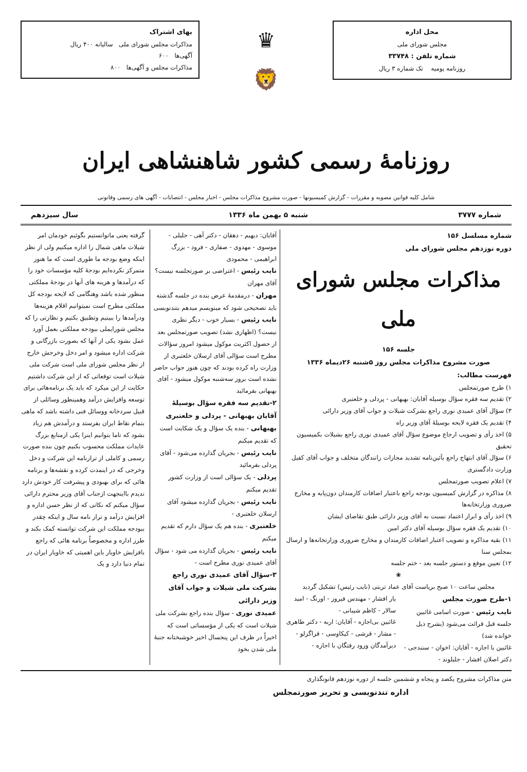محل اداره
مجلس شورای ملی
شماره تلفن : ۳۳۷۴۸
روزنامه یومیه تک شماره ۳ ریال
♛
🦁
بهای اشتراک
مذاکرات مجلس شورای ملی سالیانه ۴۰۰ ریال
آگهی‌ها ۶۰۰
مذاکرات مجلس و آگهی‌ها ۸۰۰
روزنامهٔ رسمی کشور شاهنشاهی ایران
شامل کلیه قوانین مصوبه و مقررات - گزارش کمیسیونها - صورت مشروح مذاکرات مجلس - اخبار مجلس - انتصابات - آگهی های رسمی وقانونی
شماره ۳۷۷۷ شنبه ۵ بهمن ماه ۱۳۳۶ سال سیزدهم
شماره مسلسل ۱۵۶
دوره نوزدهم مجلس شورای ملی
مذاکرات مجلس شورای ملی
جلسه ۱۵۶
صورت مشروح مذاکرات مجلس روز ۵شنبه ۲۶دیماه ۱۳۳۶
فهرست مطالب:
۱) طرح صورتمجلس
۲) تقدیم سه فقره سؤال بوسیله آقایان: بهبهانی - پردلی و خلعتبری
۳) سؤال آقای عمیدی نوری راجع بشرکت شیلات و جواب آقای وزیر دارائی
۴) تقدیم یک فقره لایحه بوسیلهٔ آقای وزیر راه
۵) اخذ رأی و تصویب ارجاع موضوع سؤال آقای عمیدی نوری راجع بشیلات بکمیسیون تحقیق
۶) سؤال آقای ابتهاج راجع بآئین‌نامه تشدید مجازات رانندگان متخلف و جواب آقای کفیل وزارت دادگستری
۷) اعلام تصویب صورتمجلس
۸) مذاکره در گزارش کمیسیون بودجه راجع باعتبار اضافات کارمندان دون‌پایه و مخارج ضروری وزارتخانه‌ها
۹) اخذ رأی و ابراز اعتماد نسبت به آقای وزیر دارائی طبق تقاضای ایشان
۱۰) تقدیم یک فقره سؤال بوسیله آقای دکتر امین
۱۱) بقیه مذاکره و تصویب اعتبار اضافات کارمندان و مخارج ضروری وزارتخانه‌ها و ارسال بمجلس سنا
۱۲) تعیین موقع و دستور جلسه بعد - ختم جلسه
❀
مجلس ساعت ۱۰ صبح بریاست آقای عماد تربتی (نایب رئیس) تشکیل گردید
۱-طرح صورت مجلس
نایب رئیس - صورت اسامی غائبین جلسه قبل قرائت می‌شود (بشرح ذیل خوانده شد)
غائبین با اجازه - آقایان: اخوان - سنندجی - دکتر اصلان افشار - جلیلوند -
یار افشار - مهندس فیروز - اورنگ - امید سالار - کاظم شیبانی -
غائبین بی‌اجازه - آقایان: اربه - دکتر طاهری - مشار - قرشی - کیکاوسی - قراگزلو -
دیرآمدگان وزود رفتگان با اجازه -
آقایان: دیهیم - دهقان - دکتر آهی - جلیلی - موسوی - مهدوی - صفاری - فرود - بزرگ ابراهیمی - محمودی
نایب رئیس - اعتراضی بر صورتجلسه نیست؟ آقای مهران
مهران - درمقدمهٔ عرض بنده در جلسه گذشته باید تصحیحی شود که مینویسم میدهم بتندنویسی
نایب رئیس - بسیار خوب - دیگر نظری نیست؟ (اظهاری نشد) تصویب صورتمجلس بعد از حصول اکثریت موکول میشود امروز سؤالات مطرح است سؤالی آقای ارسلان خلعتبری از وزارت راه کرده بودند که چون هنوز جواب حاضر نشده است بروز سه‌شنبه موکول میشود - آقای بهبهانی بفرمائید
۲-تقدیم سه فقره سؤال بوسیلهٔ آقایان بهبهانی - پردلی و خلعتبری
بهبهانی - بنده یک سؤال و یک شکایت است که تقدیم میکنم
نایب رئیس - بجریان گذارده می‌شود - آقای پردلی بفرمائید
پردلی - یک سؤالی است از وزارت کشور تقدیم میکنم
نایب رئیس - بجریان گذارده میشود آقای ارسلان خلعتبری -
خلعتبری - بنده هم یک سؤال دارم که تقدیم میکنم
نایب رئیس - بجریان گذارده می شود - سؤال آقای عمیدی نوری مطرح است -
۳-سؤال آقای عمیدی نوری راجع بشرکت ملی شیلات و جواب آقای وزیر دارائی
عمیدی نوری - سؤال بنده راجع بشرکت ملی شیلات است که یکی از مؤسساتی است که اخیراً در ظرف این پنجسال اخیر خوشبختانه جنبهٔ ملی شدن بخود
گرفته یعنی ماتوانستیم بگوئیم خودمان امر شیلات ماهی شمال را اداره میکنیم ولی از نظر اینکه وضع بودجه ما طوری است که ما هنوز متمرکز نکرده‌ایم بودجهٔ کلیه مؤسسات خود را که درآمدها و هزینه های آنها در بودجهٔ مملکتی منظور شده باشد وهنگامی که لایحه بودجه کل مملکتی مطرح است نمیتوانیم اقلام هزینه‌ها ودرآمدها را ببینیم وتطبیق بکنیم و نظارتی را که مجلس شورایملی ببودجه مملکتی بعمل آورد عمل بشود یکی از آنها که بصورت بازرگانی و شرکت اداره میشود و امر دخل وخرجش خارج از نظر مجلس شورای ملی است شرکت ملی شیلات است توقعاتی که از این شرکت داشتیم حکایت از این میکرد که باید یک برنامه‌هائی برای توسعه وافزایش درآمد وهمینطور وسائلی از قبیل سردخانه ووسائل فنی داشته باشد که ماهی بتمام نقاط ایران بفرستد و درآمدش هم زیاد بشود که تاما بتوانیم اینرا یکی ازمنابع بزرگ عایدات مملکت محسوب بکنیم چون بنده صورت رسمی و کاملی از ترازنامه این شرکت و دخل وخرجی که در اینمدت کرده و نقشه‌ها و برنامه هائی که برای بهبودی و پیشرفت کار خودش دارد ندیدم بااینجهت ازجناب آقای وزیر محترم دارائی سؤال میکنم که نکاتی که از نظر حسن اداره و افزایش درآمد و تراز نامه سال و اینکه چقدر ببودجه مملکت این شرکت توانسته کمک بکند و طرز اداره و مخصوصاً برنامه هائی که راجع بافزایش خاویار باین اهمیتی که خاویار ایران در تمام دنیا دارد و یک
متن مذاکرات مشروح یکصد و پنجاه و ششمین جلسه از دوره نوزدهم قانونگذاری
اداره تندنویسی و تحریر صورتمجلس